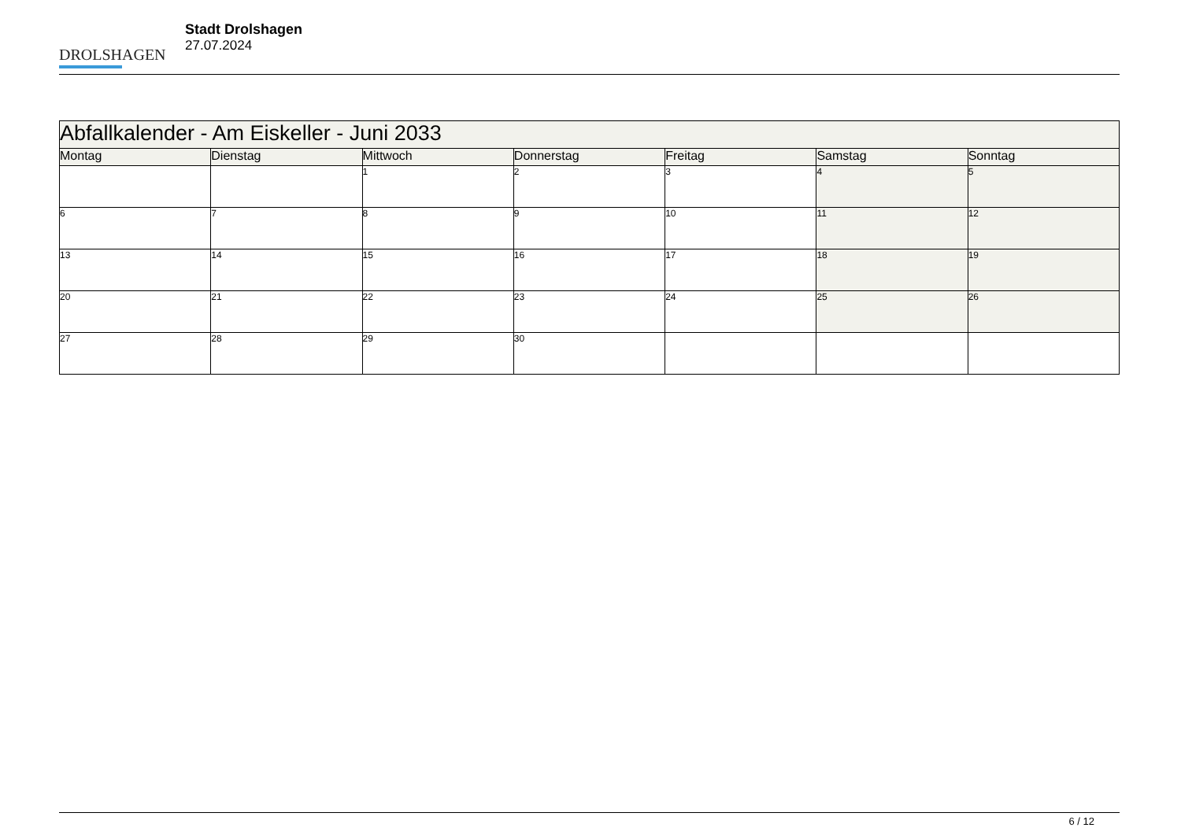DROLSHAGEN
Stadt Drolshagen
27.07.2024
| Abfallkalender - Am Eiskeller - Juni 2033 | | | | | | |
| --- | --- | --- | --- | --- | --- | --- |
| Montag | Dienstag | Mittwoch | Donnerstag | Freitag | Samstag | Sonntag |
| | | 1 | 2 | 3 | 4 | 5 |
| 6 | 7 | 8 | 9 | 10 | 11 | 12 |
| 13 | 14 | 15 | 16 | 17 | 18 | 19 |
| 20 | 21 | 22 | 23 | 24 | 25 | 26 |
| 27 | 28 | 29 | 30 | | | |
6 / 12